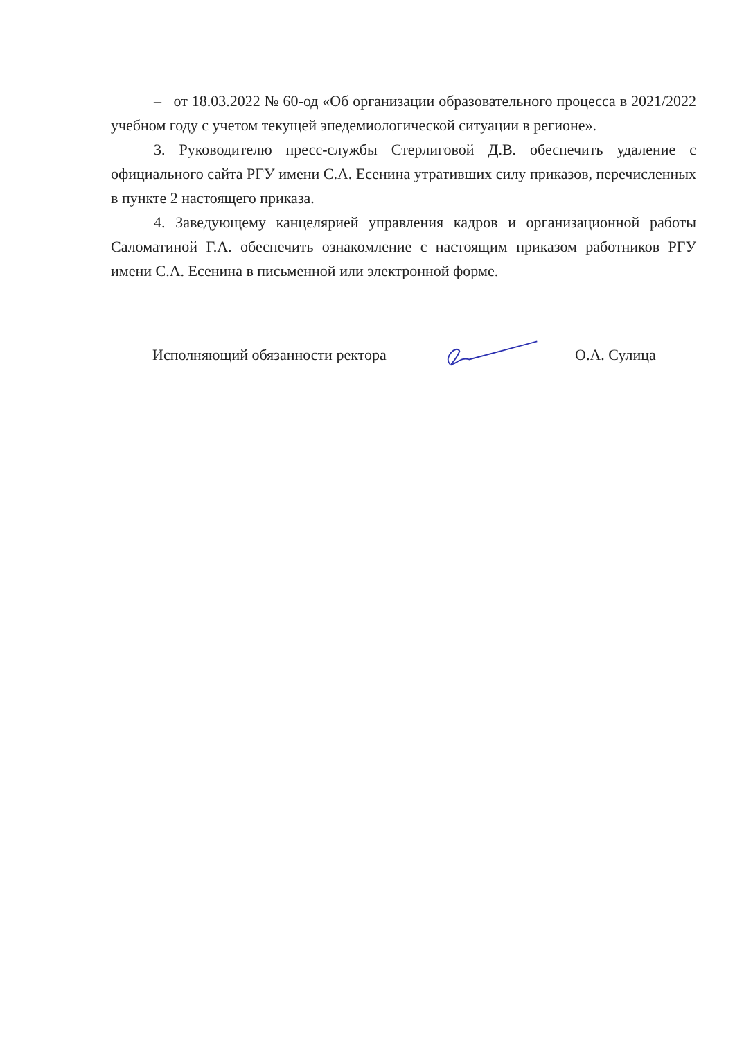– от 18.03.2022 № 60-од «Об организации образовательного процесса в 2021/2022 учебном году с учетом текущей эпедемиологической ситуации в регионе».
3. Руководителю пресс-службы Стерлиговой Д.В. обеспечить удаление с официального сайта РГУ имени С.А. Есенина утративших силу приказов, перечисленных в пункте 2 настоящего приказа.
4. Заведующему канцелярией управления кадров и организационной работы Саломатиной Г.А. обеспечить ознакомление с настоящим приказом работников РГУ имени С.А. Есенина в письменной или электронной форме.
Исполняющий обязанности ректора О.А. Сулица